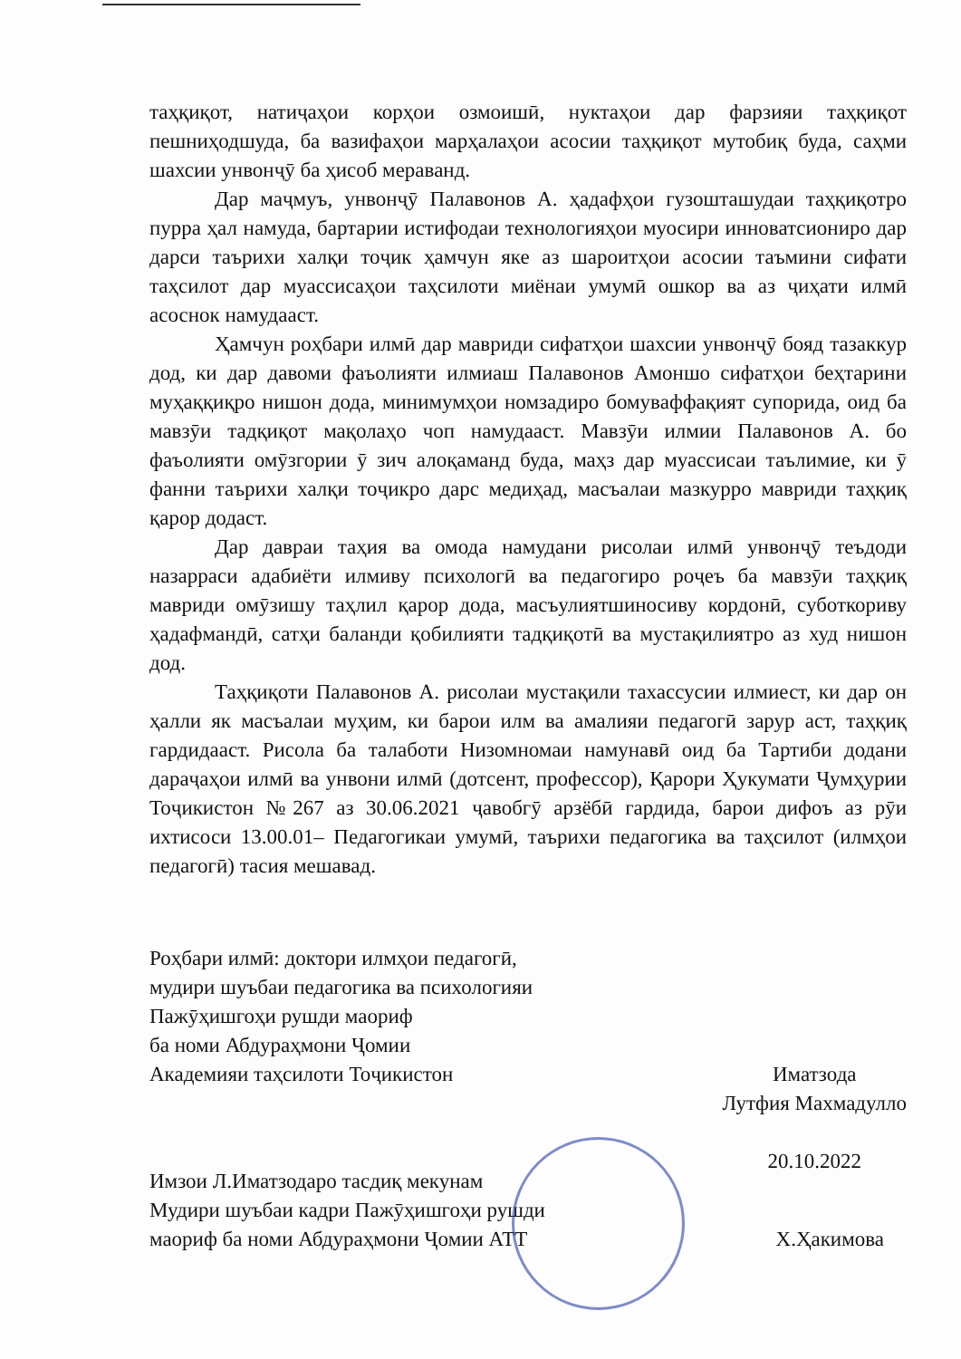таҳқиқот, натиҷаҳои корҳои озмоишӣ, нуктаҳои дар фарзияи таҳқиқот пешниҳодшуда, ба вазифаҳои марҳалаҳои асосии таҳқиқот мутобиқ буда, саҳми шахсии унвонҷӯ ба ҳисоб мераванд.
Дар маҷмуъ, унвонҷӯ Палавонов А. ҳадафҳои гузошташудаи таҳқиқотро пурра ҳал намуда, бартарии истифодаи технологияҳои муосири инноватсиониро дар дарси таърихи халқи тоҷик ҳамчун яке аз шароитҳои асосии таъмини сифати таҳсилот дар муассисаҳои таҳсилоти миёнаи умумӣ ошкор ва аз ҷиҳати илмӣ асоснок намудааст.
Ҳамчун роҳбари илмӣ дар мавриди сифатҳои шахсии унвонҷӯ бояд тазаккур дод, ки дар давоми фаъолияти илмиаш Палавонов Амоншо сифатҳои беҳтарини муҳаққиқро нишон дода, минимумҳои номзадиро бомуваффақият супорида, оид ба мавзӯи тадқиқот мақолаҳо чоп намудааст. Мавзӯи илмии Палавонов А. бо фаъолияти омӯзгории ӯ зич алоқаманд буда, маҳз дар муассисаи таълимие, ки ӯ фанни таърихи халқи тоҷикро дарс медиҳад, масъалаи мазкурро мавриди таҳқиқ қарор додаст.
Дар давраи таҳия ва омода намудани рисолаи илмӣ унвонҷӯ теъдоди назарраси адабиёти илмиву психологӣ ва педагогиро роҷеъ ба мавзӯи таҳқиқ мавриди омӯзишу таҳлил қарор дода, масъулиятшиносиву кордонӣ, суботкориву ҳадафмандӣ, сатҳи баланди қобилияти тадқиқотӣ ва мустақилиятро аз худ нишон дод.
Таҳқиқоти Палавонов А. рисолаи мустақили тахассусии илмиест, ки дар он ҳалли як масъалаи муҳим, ки барои илм ва амалияи педагогӣ зарур аст, таҳқиқ гардидааст. Рисола ба талаботи Низомномаи намунавӣ оид ба Тартиби додани дараҷаҳои илмӣ ва унвони илмӣ (дотсент, профессор), Қарори Ҳукумати Ҷумҳурии Тоҷикистон №267 аз 30.06.2021 ҷавобгӯ арзёбӣ гардида, барои дифоъ аз рӯи ихтисоси 13.00.01– Педагогикаи умумӣ, таърихи педагогика ва таҳсилот (илмҳои педагогӣ) тасия мешавад.
Роҳбари илмӣ: доктори илмҳои педагогӣ,
мудири шуъбаи педагогика ва психологияи
Пажӯҳишгоҳи рушди маориф
ба номи Абдураҳмони Ҷомии
Академияи таҳсилоти Тоҷикистон
Иматзода
Лутфия Махмадулло
20.10.2022
Имзои Л.Иматзодаро тасдиқ мекунам
Мудири шуъбаи кадри Пажӯҳишгоҳи рушди
маориф ба номи Абдураҳмони Ҷомии АТТ
Х.Ҳакимова